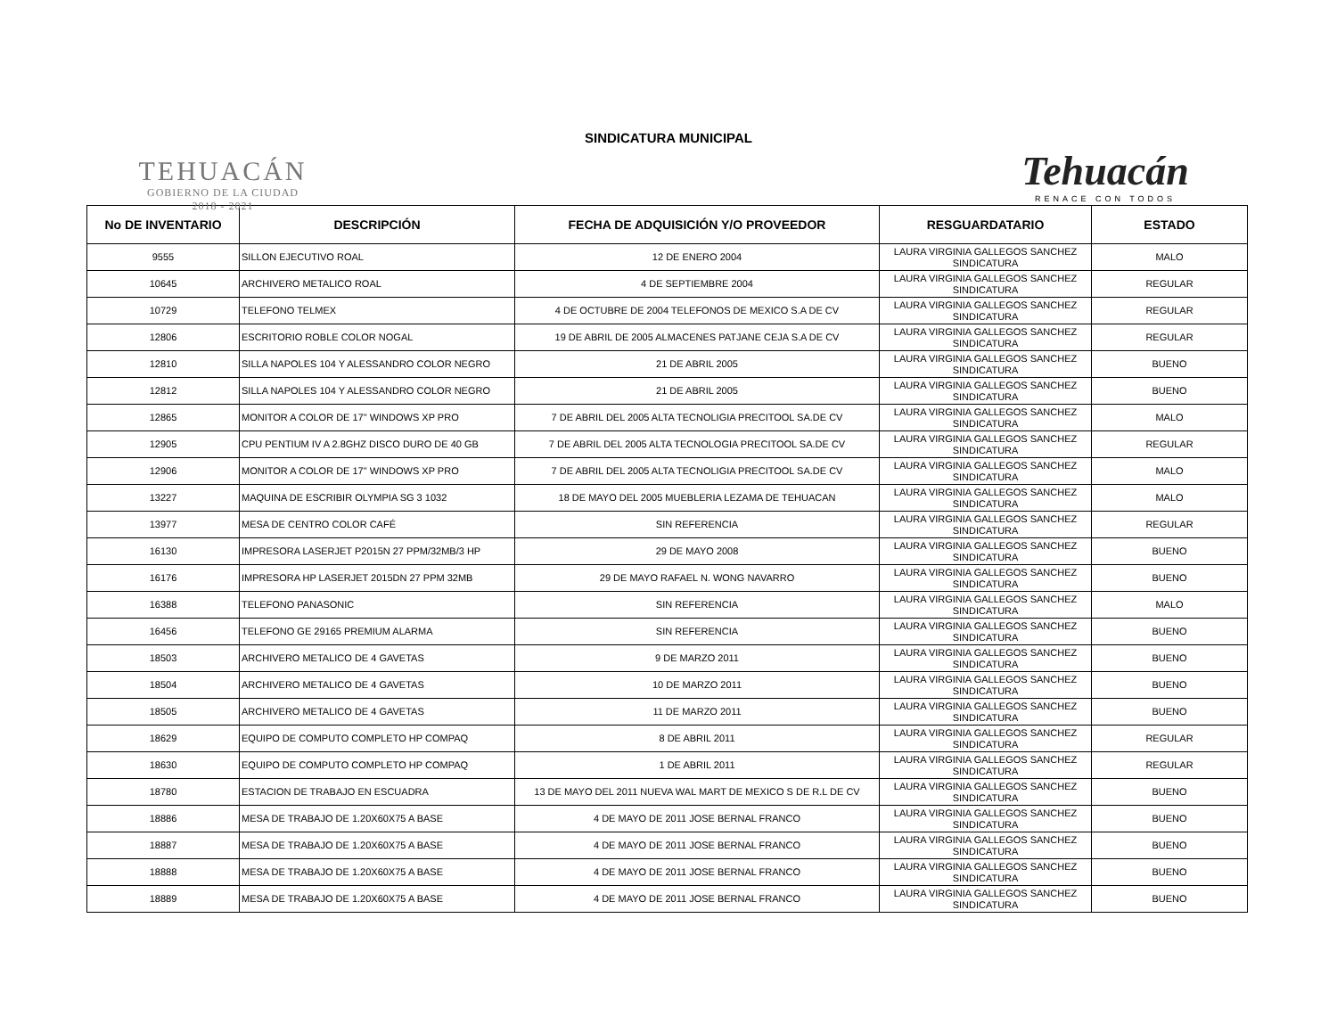TEHUACÁN
GOBIERNO DE LA CIUDAD
2018 - 2021
SINDICATURA MUNICIPAL
Tehuacán
RENACE CON TODOS
| No DE INVENTARIO | DESCRIPCIÓN | FECHA DE ADQUISICIÓN Y/O PROVEEDOR | RESGUARDATARIO | ESTADO |
| --- | --- | --- | --- | --- |
| 9555 | SILLON EJECUTIVO ROAL | 12 DE ENERO 2004 | LAURA VIRGINIA GALLEGOS SANCHEZ SINDICATURA | MALO |
| 10645 | ARCHIVERO METALICO ROAL | 4 DE SEPTIEMBRE 2004 | LAURA VIRGINIA GALLEGOS SANCHEZ SINDICATURA | REGULAR |
| 10729 | TELEFONO TELMEX | 4 DE OCTUBRE DE 2004 TELEFONOS DE MEXICO S.A DE CV | LAURA VIRGINIA GALLEGOS SANCHEZ SINDICATURA | REGULAR |
| 12806 | ESCRITORIO ROBLE COLOR NOGAL | 19 DE ABRIL DE 2005 ALMACENES PATJANE CEJA S.A DE CV | LAURA VIRGINIA GALLEGOS SANCHEZ SINDICATURA | REGULAR |
| 12810 | SILLA NAPOLES 104 Y ALESSANDRO COLOR NEGRO | 21 DE ABRIL 2005 | LAURA VIRGINIA GALLEGOS SANCHEZ SINDICATURA | BUENO |
| 12812 | SILLA NAPOLES 104 Y ALESSANDRO COLOR NEGRO | 21 DE ABRIL 2005 | LAURA VIRGINIA GALLEGOS SANCHEZ SINDICATURA | BUENO |
| 12865 | MONITOR A COLOR DE 17" WINDOWS XP PRO | 7 DE ABRIL DEL 2005 ALTA TECNOLIGIA PRECITOOL SA.DE CV | LAURA VIRGINIA GALLEGOS SANCHEZ SINDICATURA | MALO |
| 12905 | CPU PENTIUM IV A 2.8GHZ DISCO DURO DE 40 GB | 7 DE ABRIL DEL 2005 ALTA TECNOLOGIA PRECITOOL SA.DE CV | LAURA VIRGINIA GALLEGOS SANCHEZ SINDICATURA | REGULAR |
| 12906 | MONITOR A COLOR DE 17" WINDOWS XP PRO | 7 DE ABRIL DEL 2005 ALTA TECNOLIGIA PRECITOOL SA.DE CV | LAURA VIRGINIA GALLEGOS SANCHEZ SINDICATURA | MALO |
| 13227 | MAQUINA DE ESCRIBIR OLYMPIA SG 3 1032 | 18 DE MAYO DEL 2005 MUEBLERIA LEZAMA DE TEHUACAN | LAURA VIRGINIA GALLEGOS SANCHEZ SINDICATURA | MALO |
| 13977 | MESA DE CENTRO COLOR CAFÉ | SIN REFERENCIA | LAURA VIRGINIA GALLEGOS SANCHEZ SINDICATURA | REGULAR |
| 16130 | IMPRESORA LASERJET P2015N 27 PPM/32MB/3 HP | 29 DE MAYO 2008 | LAURA VIRGINIA GALLEGOS SANCHEZ SINDICATURA | BUENO |
| 16176 | IMPRESORA HP LASERJET 2015DN 27 PPM 32MB | 29 DE MAYO RAFAEL N. WONG NAVARRO | LAURA VIRGINIA GALLEGOS SANCHEZ SINDICATURA | BUENO |
| 16388 | TELEFONO PANASONIC | SIN REFERENCIA | LAURA VIRGINIA GALLEGOS SANCHEZ SINDICATURA | MALO |
| 16456 | TELEFONO GE 29165 PREMIUM ALARMA | SIN REFERENCIA | LAURA VIRGINIA GALLEGOS SANCHEZ SINDICATURA | BUENO |
| 18503 | ARCHIVERO METALICO DE 4 GAVETAS | 9 DE MARZO 2011 | LAURA VIRGINIA GALLEGOS SANCHEZ SINDICATURA | BUENO |
| 18504 | ARCHIVERO METALICO DE 4 GAVETAS | 10 DE MARZO 2011 | LAURA VIRGINIA GALLEGOS SANCHEZ SINDICATURA | BUENO |
| 18505 | ARCHIVERO METALICO DE 4 GAVETAS | 11 DE MARZO 2011 | LAURA VIRGINIA GALLEGOS SANCHEZ SINDICATURA | BUENO |
| 18629 | EQUIPO DE COMPUTO COMPLETO HP COMPAQ | 8 DE ABRIL 2011 | LAURA VIRGINIA GALLEGOS SANCHEZ SINDICATURA | REGULAR |
| 18630 | EQUIPO DE COMPUTO COMPLETO HP COMPAQ | 1 DE ABRIL 2011 | LAURA VIRGINIA GALLEGOS SANCHEZ SINDICATURA | REGULAR |
| 18780 | ESTACION DE TRABAJO EN ESCUADRA | 13 DE MAYO DEL 2011 NUEVA WAL MART DE MEXICO S DE R.L DE CV | LAURA VIRGINIA GALLEGOS SANCHEZ SINDICATURA | BUENO |
| 18886 | MESA DE TRABAJO DE 1.20X60X75 A BASE | 4 DE MAYO DE 2011 JOSE BERNAL FRANCO | LAURA VIRGINIA GALLEGOS SANCHEZ SINDICATURA | BUENO |
| 18887 | MESA DE TRABAJO DE 1.20X60X75 A BASE | 4 DE MAYO DE 2011 JOSE BERNAL FRANCO | LAURA VIRGINIA GALLEGOS SANCHEZ SINDICATURA | BUENO |
| 18888 | MESA DE TRABAJO DE 1.20X60X75 A BASE | 4 DE MAYO DE 2011 JOSE BERNAL FRANCO | LAURA VIRGINIA GALLEGOS SANCHEZ SINDICATURA | BUENO |
| 18889 | MESA DE TRABAJO DE 1.20X60X75 A BASE | 4 DE MAYO DE 2011 JOSE BERNAL FRANCO | LAURA VIRGINIA GALLEGOS SANCHEZ SINDICATURA | BUENO |